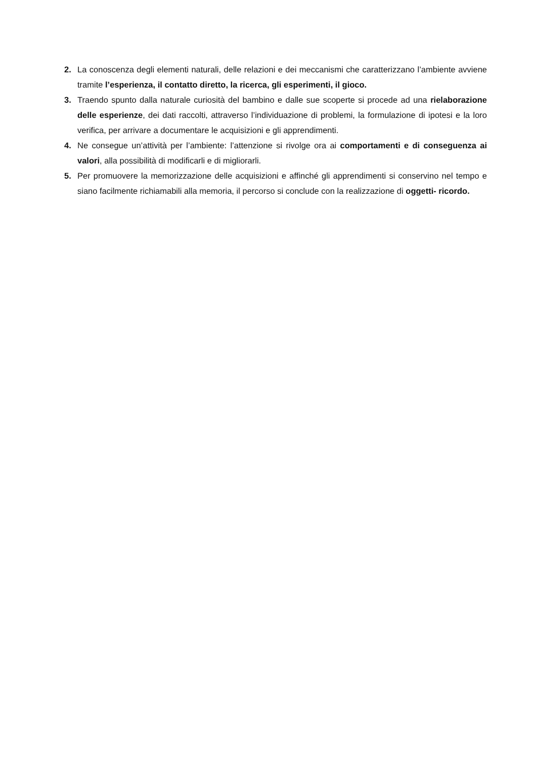2. La conoscenza degli elementi naturali, delle relazioni e dei meccanismi che caratterizzano l’ambiente avviene tramite l’esperienza, il contatto diretto, la ricerca, gli esperimenti, il gioco.
3. Traendo spunto dalla naturale curiosità del bambino e dalle sue scoperte si procede ad una rielaborazione delle esperienze, dei dati raccolti, attraverso l’individuazione di problemi, la formulazione di ipotesi e la loro verifica, per arrivare a documentare le acquisizioni e gli apprendimenti.
4. Ne consegue un’attività per l’ambiente: l’attenzione si rivolge ora ai comportamenti e di conseguenza ai valori, alla possibilità di modificarli e di migliorarli.
5. Per promuovere la memorizzazione delle acquisizioni e affinché gli apprendimenti si conservino nel tempo e siano facilmente richiamabili alla memoria, il percorso si conclude con la realizzazione di oggetti- ricordo.